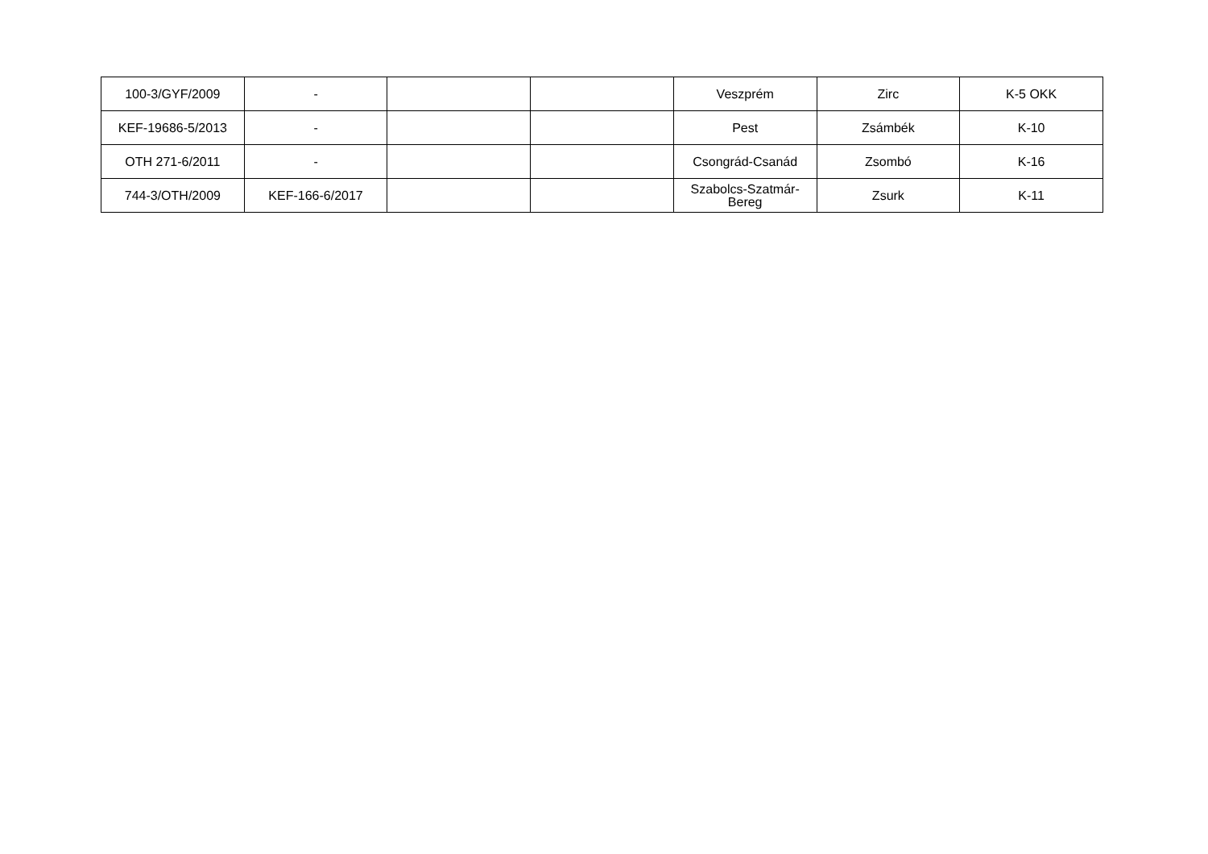| 100-3/GYF/2009 | - | | | Veszprém | Zirc | K-5 OKK |
| KEF-19686-5/2013 | - | | | Pest | Zsámbék | K-10 |
| OTH 271-6/2011 | - | | | Csongrád-Csanád | Zsombó | K-16 |
| 744-3/OTH/2009 | KEF-166-6/2017 | | | Szabolcs-Szatmár-Bereg | Zsurk | K-11 |